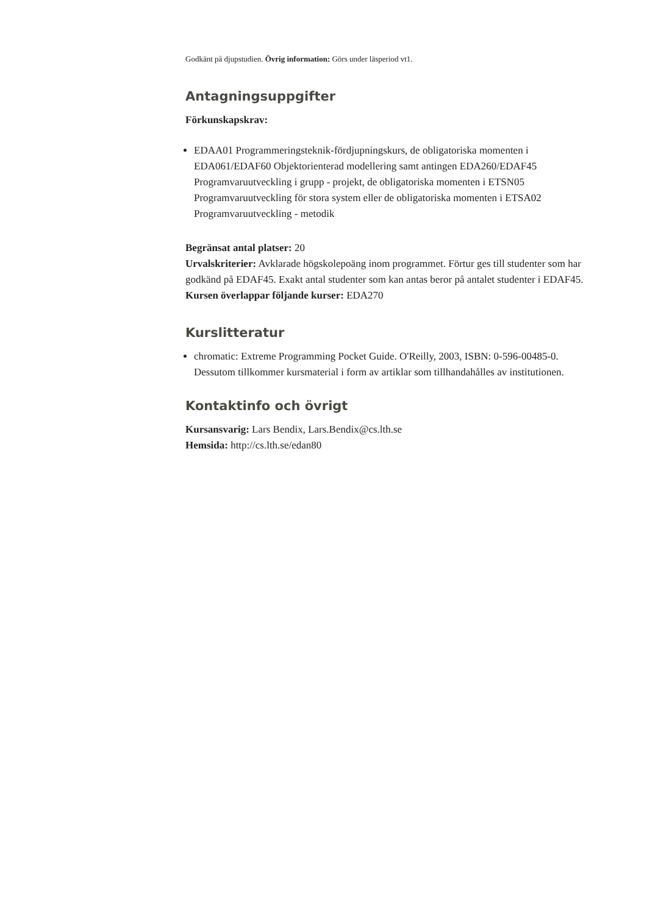Godkänt på djupstudien. Övrig information: Görs under läsperiod vt1.
Antagningsuppgifter
Förkunskapskrav:
EDAA01 Programmeringsteknik-fördjupningskurs, de obligatoriska momenten i EDA061/EDAF60 Objektorienterad modellering samt antingen EDA260/EDAF45 Programvaruutveckling i grupp - projekt, de obligatoriska momenten i ETSN05 Programvaruutveckling för stora system eller de obligatoriska momenten i ETSA02 Programvaruutveckling - metodik
Begränsat antal platser: 20
Urvalskriterier: Avklarade högskolepoäng inom programmet. Förtur ges till studenter som har godkänd på EDAF45. Exakt antal studenter som kan antas beror på antalet studenter i EDAF45.
Kursen överlappar följande kurser: EDA270
Kurslitteratur
chromatic: Extreme Programming Pocket Guide. O'Reilly, 2003, ISBN: 0-596-00485-0. Dessutom tillkommer kursmaterial i form av artiklar som tillhandahålles av institutionen.
Kontaktinfo och övrigt
Kursansvarig: Lars Bendix, Lars.Bendix@cs.lth.se
Hemsida: http://cs.lth.se/edan80